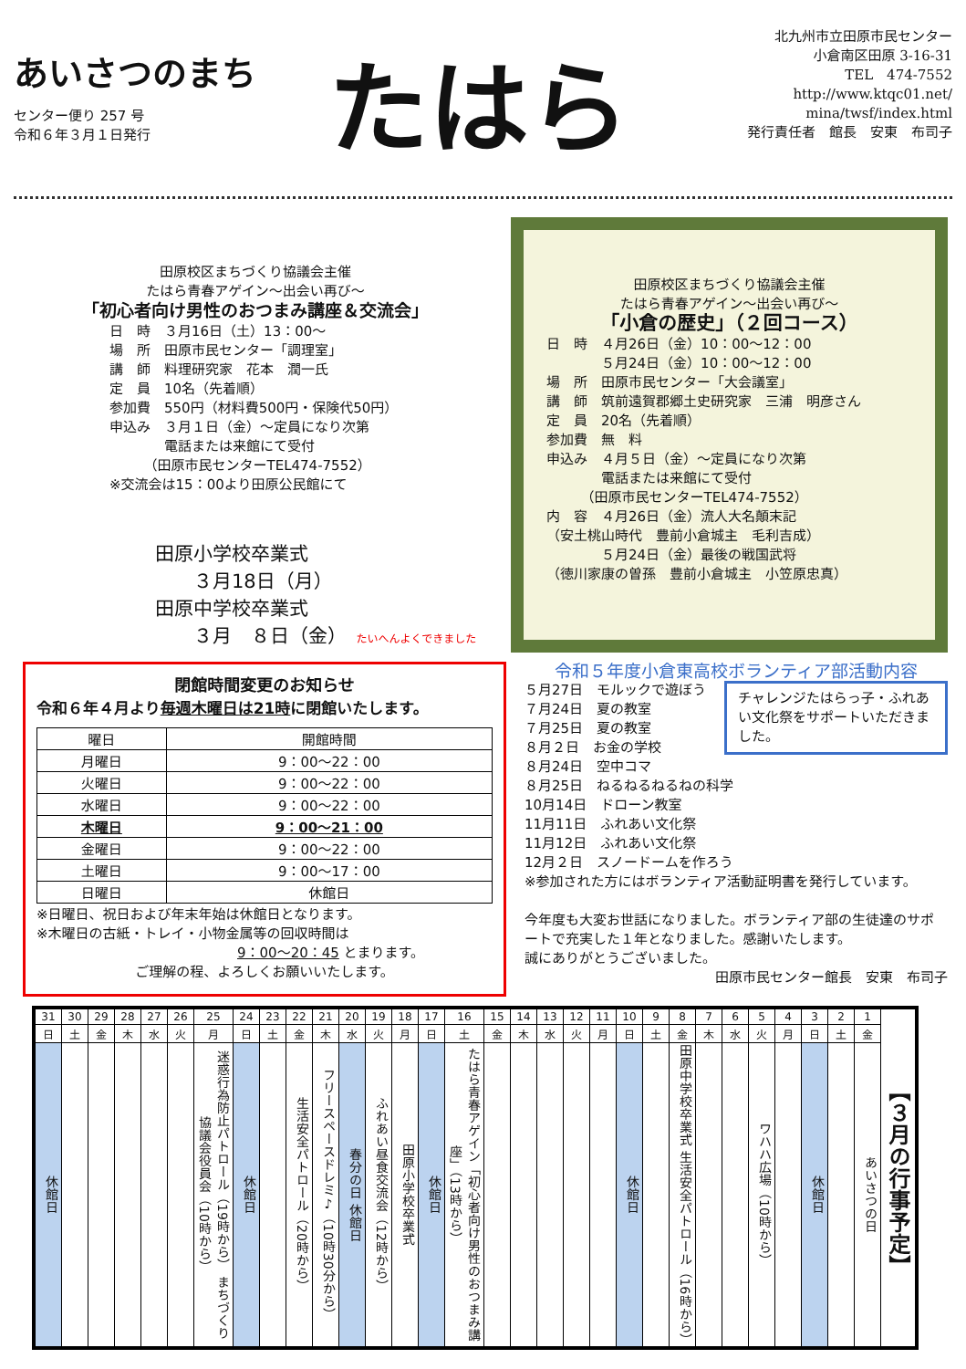あいさつのまち
センター便り 257 号
令和６年３月１日発行
たはら
北九州市立田原市民センター
小倉南区田原 3-16-31
TEL　474-7552
http://www.ktqc01.net/
mina/twsf/index.html
発行責任者　館長　安東　布司子
田原校区まちづくり協議会主催
たはら青春アゲイン～出会い再び～
「初心者向け男性のおつまみ講座＆交流会」
日　時　３月16日（土）13：00～
場　所　田原市民センター「調理室」
講　師　料理研究家　花本　潤一氏
定　員　10名（先着順）
参加費　550円（材料費500円・保険代50円）
申込み　３月１日（金）～定員になり次第
　　　　電話または来館にて受付
　　　（田原市民センターTEL474-7552）
※交流会は15：00より田原公民館にて
田原小学校卒業式
　　３月18日（月）
田原中学校卒業式
　　３月　８日（金）　たいへんよくできました
田原校区まちづくり協議会主催
たはら青春アゲイン～出会い再び～
「小倉の歴史」（２回コース）
日　時　４月26日（金）10：00～12：00
　　　　５月24日（金）10：00～12：00
場　所　田原市民センター「大会議室」
講　師　筑前遠賀郡郷土史研究家　三浦　明彦さん
定　員　20名（先着順）
参加費　無　料
申込み　４月５日（金）～定員になり次第
　　　　電話または来館にて受付
　　　（田原市民センターTEL474-7552）
内　容　４月26日（金）流人大名顛末記
（安土桃山時代　豊前小倉城主　毛利吉成）
　　　　５月24日（金）最後の戦国武将
（徳川家康の曽孫　豊前小倉城主　小笠原忠真）
閉館時間変更のお知らせ
令和６年４月より毎週木曜日は21時に閉館いたします。
| 曜日 | 開館時間 |
| --- | --- |
| 月曜日 | 9：00～22：00 |
| 火曜日 | 9：00～22：00 |
| 水曜日 | 9：00～22：00 |
| 木曜日 | 9：00～21：00 |
| 金曜日 | 9：00～22：00 |
| 土曜日 | 9：00～17：00 |
| 日曜日 | 休館日 |
※日曜日、祝日および年末年始は休館日となります。
※木曜日の古紙・トレイ・小物金属等の回収時間は
9：00～20：45 とまります。
ご理解の程、よろしくお願いいたします。
令和５年度小倉東高校ボランティア部活動内容
チャレンジたはらっ子・ふれあい文化祭をサポートいただきました。
５月27日　モルックで遊ぼう
７月24日　夏の教室
７月25日　夏の教室
８月２日　お金の学校
８月24日　空中コマ
８月25日　ねるねるねるねの科学
10月14日　ドローン教室
11月11日　ふれあい文化祭
11月12日　ふれあい文化祭
12月２日　スノードームを作ろう
※参加された方にはボランティア活動証明書を発行しています。
今年度も大変お世話になりました。ボランティア部の生徒達のサポートで充実した１年となりました。感謝いたします。
誠にありがとうございました。
田原市民センター館長　安東　布司子
| 31 | 30 | 29 | 28 | 27 | 26 | 25 | 24 | 23 | 22 | 21 | 20 | 19 | 18 | 17 | 16 | 15 | 14 | 13 | 12 | 11 | 10 | 9 | 8 | 7 | 6 | 5 | 4 | 3 | 2 | 1 | 【３月の行事予定】 |
| 日 | 土 | 金 | 木 | 水 | 火 | 月 | 日 | 土 | 金 | 木 | 水 | 火 | 月 | 日 | 土 | 金 | 木 | 水 | 火 | 月 | 日 | 土 | 金 | 木 | 水 | 火 | 月 | 日 | 土 | 金 | |
| 休館日 | | | | | | 迷惑行為防止パトロール（19時から） まちづくり協議会役員会（10時から） | 休館日 | | 生活安全パトロール（20時から） | フリースペースドレミ♪（10時30分から） | 春分の日 休館日 | ふれあい昼食交流会（12時から） | 田原小学校卒業式 | 休館日 | たはら青春アゲイン「初心者向け男性のおつまみ講座」（13時から） | | | | | | 休館日 | | 田原中学校卒業式 生活安全パトロール（16時から） | | | ワハハ広場（10時から） | | 休館日 | | あいさつの日 | |